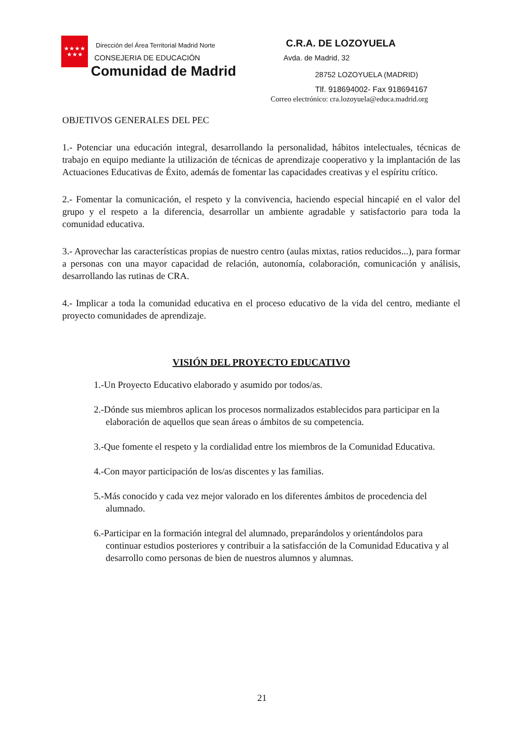★★★★
★★★
Dirección del Área Territorial Madrid Norte
CONSEJERIA DE EDUCACIÓN
Comunidad de Madrid
C.R.A. DE LOZOYUELA
Avda. de Madrid, 32
28752 LOZOYUELA (MADRID)
Tlf. 918694002- Fax 918694167
Correo electrónico: cra.lozoyuela@educa.madrid.org
OBJETIVOS GENERALES DEL PEC
1.- Potenciar una educación integral, desarrollando la personalidad, hábitos intelectuales, técnicas de trabajo en equipo mediante la utilización de técnicas de aprendizaje cooperativo y la implantación de las Actuaciones Educativas de Éxito, además de fomentar las capacidades creativas y el espíritu crítico.
2.- Fomentar la comunicación, el respeto y la convivencia, haciendo especial hincapié en el valor del grupo y el respeto a la diferencia, desarrollar un ambiente agradable y satisfactorio para toda la comunidad educativa.
3.- Aprovechar las características propias de nuestro centro (aulas mixtas, ratios reducidos...), para formar a personas con una mayor capacidad de relación, autonomía, colaboración, comunicación y análisis, desarrollando las rutinas de CRA.
4.- Implicar a toda la comunidad educativa en el proceso educativo de la vida del centro, mediante el proyecto comunidades de aprendizaje.
VISIÓN DEL PROYECTO EDUCATIVO
1.-Un Proyecto Educativo elaborado y asumido por todos/as.
2.-Dónde sus miembros aplican los procesos normalizados establecidos para participar en la elaboración de aquellos que sean áreas o ámbitos de su competencia.
3.-Que fomente el respeto y la cordialidad entre los miembros de la Comunidad Educativa.
4.-Con mayor participación de los/as discentes y las familias.
5.-Más conocido y cada vez mejor valorado en los diferentes ámbitos de procedencia del alumnado.
6.-Participar en la formación integral del alumnado, preparándolos y orientándolos para continuar estudios posteriores y contribuir a la satisfacción de la Comunidad Educativa y al desarrollo como personas de bien de nuestros alumnos y alumnas.
21